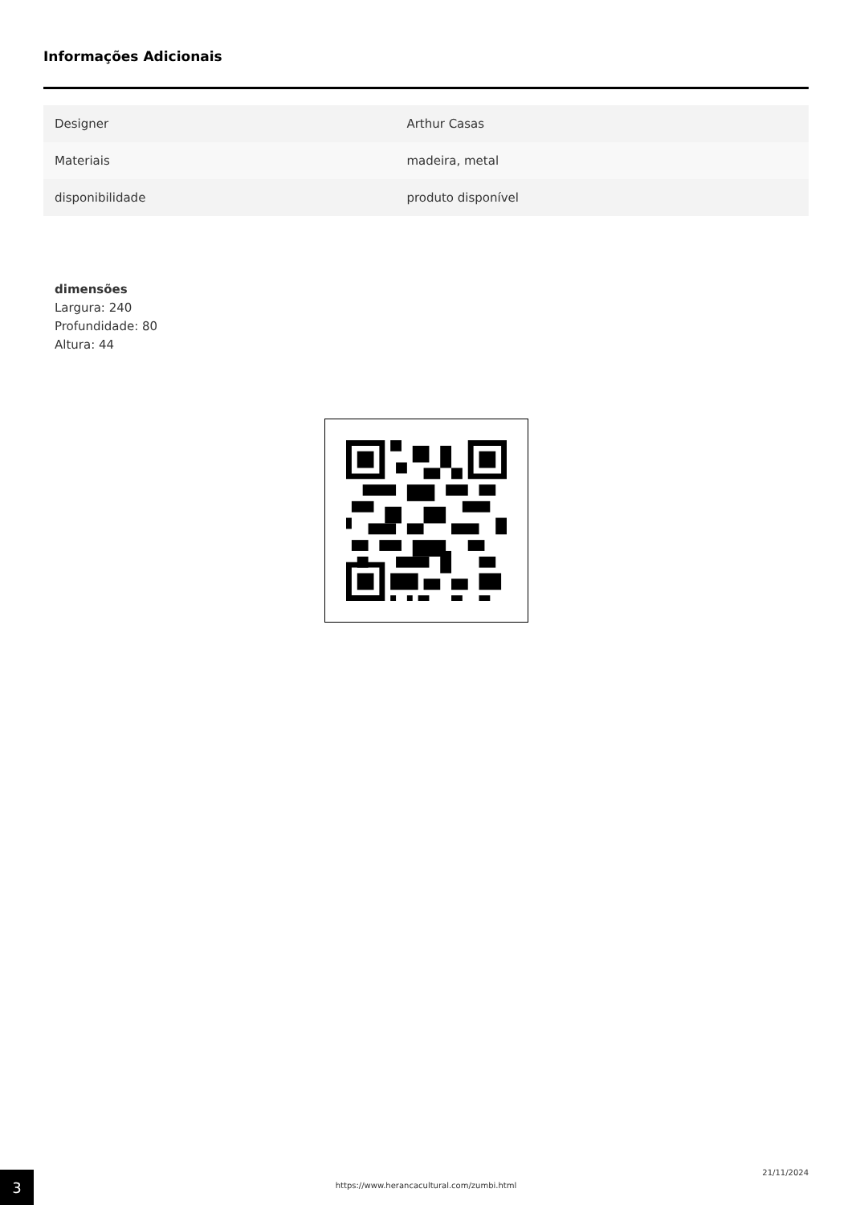Informações Adicionais
| Designer | Arthur Casas |
| Materiais | madeira, metal |
| disponibilidade | produto disponível |
dimensões
Largura: 240
Profundidade: 80
Altura: 44
3
https://www.herancacultural.com/zumbi.html
21/11/2024